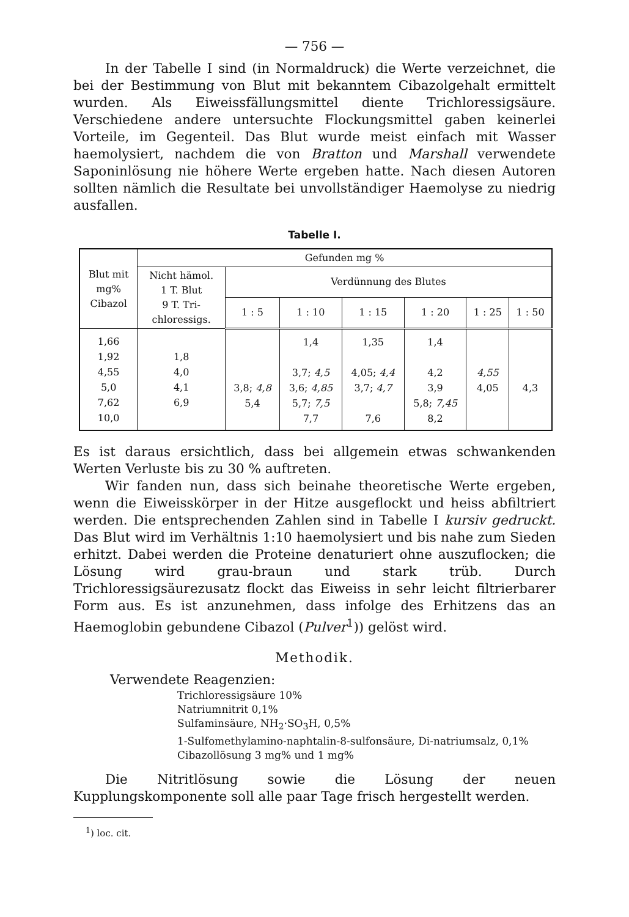— 756 —
In der Tabelle I sind (in Normaldruck) die Werte verzeichnet, die bei der Bestimmung von Blut mit bekanntem Cibazolgehalt ermittelt wurden. Als Eiweissfällungsmittel diente Trichloressigsäure. Verschiedene andere untersuchte Flockungsmittel gaben keinerlei Vorteile, im Gegenteil. Das Blut wurde meist einfach mit Wasser haemolysiert, nachdem die von Bratton und Marshall verwendete Saponinlösung nie höhere Werte ergeben hatte. Nach diesen Autoren sollten nämlich die Resultate bei unvollständiger Haemolyse zu niedrig ausfallen.
Tabelle I.
| Blut mit mg% Cibazol | Gefunden mg % | | | | | | |
| --- | --- | --- | --- | --- | --- | --- | --- |
| | Nicht hämol. 1 T. Blut 9 T. Tri- chloressigs. | Verdünnung des Blutes | | | | | |
| | | 1 : 5 | 1 : 10 | 1 : 15 | 1 : 20 | 1 : 25 | 1 : 50 |
| 1,66 1,92 4,55 5,0 7,62 10,0 | 1,8 4,0 4,1 6,9 | 3,8; 4,8 5,4 | 1,4 3,7; 4,5 3,6; 4,85 5,7; 7,5 7,7 | 1,35 4,05; 4,4 3,7; 4,7 7,6 | 1,4 4,2 3,9 5,8; 7,45 8,2 | 4,55 4,05 | 4,3 |
Es ist daraus ersichtlich, dass bei allgemein etwas schwankenden Werten Verluste bis zu 30 % auftreten.
Wir fanden nun, dass sich beinahe theoretische Werte ergeben, wenn die Eiweisskörper in der Hitze ausgeflockt und heiss abfiltriert werden. Die entsprechenden Zahlen sind in Tabelle I kursiv gedruckt. Das Blut wird im Verhältnis 1:10 haemolysiert und bis nahe zum Sieden erhitzt. Dabei werden die Proteine denaturiert ohne auszuflocken; die Lösung wird grau-braun und stark trüb. Durch Trichloressigsäurezusatz flockt das Eiweiss in sehr leicht filtrierbarer Form aus. Es ist anzunehmen, dass infolge des Erhitzens das an Haemoglobin gebundene Cibazol (Pulver<sup>1</sup>)) gelöst wird.
Methodik.
Verwendete Reagenzien:
Trichloressigsäure 10%
Natriumnitrit 0,1%
Sulfaminsäure, NH<sub>2</sub>·SO<sub>3</sub>H, 0,5%
1-Sulfomethylamino-naphtalin-8-sulfonsäure, Di-natriumsalz, 0,1%
Cibazollösung 3 mg% und 1 mg%
Die Nitritlösung sowie die Lösung der neuen Kupplungskomponente soll alle paar Tage frisch hergestellt werden.
<sup>1</sup>) loc. cit.